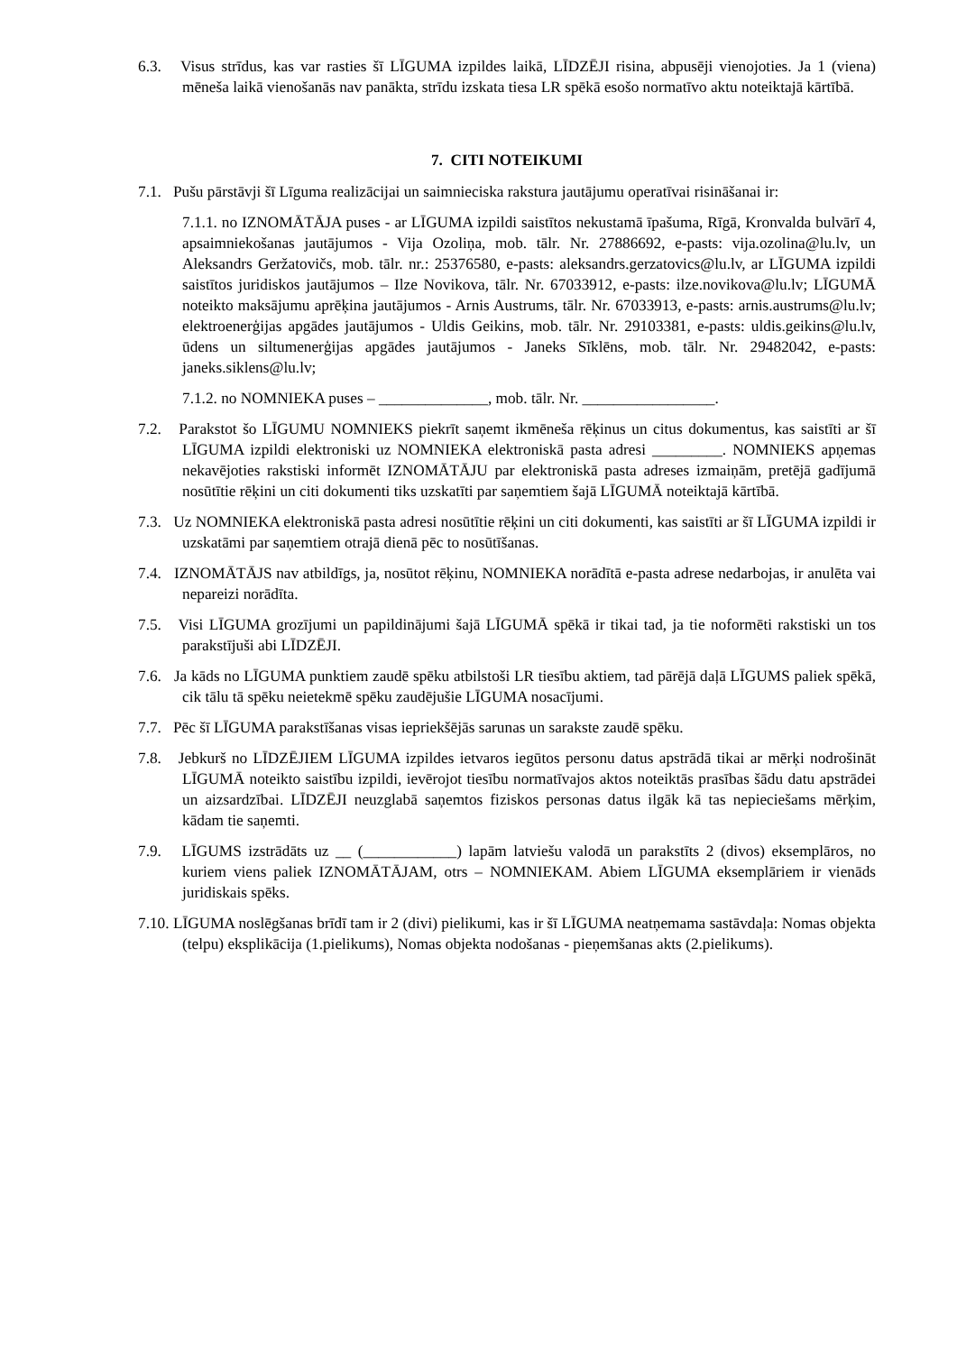6.3. Visus strīdus, kas var rasties šī LĪGUMA izpildes laikā, LĪDZĒJI risina, abpusēji vienojoties. Ja 1 (viena) mēneša laikā vienošanās nav panākta, strīdu izskata tiesa LR spēkā esošo normatīvo aktu noteiktajā kārtībā.
7. CITI NOTEIKUMI
7.1. Pušu pārstāvji šī Līguma realizācijai un saimnieciska rakstura jautājumu operatīvai risināšanai ir:
7.1.1. no IZNOMĀTĀJA puses - ar LĪGUMA izpildi saistītos nekustamā īpašuma, Rīgā, Kronvalda bulvārī 4, apsaimniekošanas jautājumos - Vija Ozoliņa, mob. tālr. Nr. 27886692, e-pasts: vija.ozolina@lu.lv, un Aleksandrs Geržatovičs, mob. tālr. nr.: 25376580, e-pasts: aleksandrs.gerzatovics@lu.lv, ar LĪGUMA izpildi saistītos juridiskos jautājumos – Ilze Novikova, tālr. Nr. 67033912, e-pasts: ilze.novikova@lu.lv; LĪGUMĀ noteikto maksājumu aprēķina jautājumos - Arnis Austrums, tālr. Nr. 67033913, e-pasts: arnis.austrums@lu.lv; elektroenerģijas apgādes jautājumos - Uldis Geikins, mob. tālr. Nr. 29103381, e-pasts: uldis.geikins@lu.lv, ūdens un siltumenerģijas apgādes jautājumos - Janeks Sīklēns, mob. tālr. Nr. 29482042, e-pasts: janeks.siklens@lu.lv;
7.1.2. no NOMNIEKA puses – ______________, mob. tālr. Nr. _________________.
7.2. Parakstot šo LĪGUMU NOMNIEKS piekrīt saņemt ikmēneša rēķinus un citus dokumentus, kas saistīti ar šī LĪGUMA izpildi elektroniski uz NOMNIEKA elektroniskā pasta adresi _________. NOMNIEKS apņemas nekavējoties rakstiski informēt IZNOMĀTĀJU par elektroniskā pasta adreses izmaiņām, pretējā gadījumā nosūtītie rēķini un citi dokumenti tiks uzskatīti par saņemtiem šajā LĪGUMĀ noteiktajā kārtībā.
7.3. Uz NOMNIEKA elektroniskā pasta adresi nosūtītie rēķini un citi dokumenti, kas saistīti ar šī LĪGUMA izpildi ir uzskatāmi par saņemtiem otrajā dienā pēc to nosūtīšanas.
7.4. IZNOMĀTĀJS nav atbildīgs, ja, nosūtot rēķinu, NOMNIEKA norādītā e-pasta adrese nedarbojas, ir anulēta vai nepareizi norādīta.
7.5. Visi LĪGUMA grozījumi un papildinājumi šajā LĪGUMĀ spēkā ir tikai tad, ja tie noformēti rakstiski un tos parakstījuši abi LĪDZĒJI.
7.6. Ja kāds no LĪGUMA punktiem zaudē spēku atbilstoši LR tiesību aktiem, tad pārējā daļā LĪGUMS paliek spēkā, cik tālu tā spēku neietekmē spēku zaudējušie LĪGUMA nosacījumi.
7.7. Pēc šī LĪGUMA parakstīšanas visas iepriekšējās sarunas un sarakste zaudē spēku.
7.8. Jebkurš no LĪDZĒJIEM LĪGUMA izpildes ietvaros iegūtos personu datus apstrādā tikai ar mērķi nodrošināt LĪGUMĀ noteikto saistību izpildi, ievērojot tiesību normatīvajos aktos noteiktās prasības šādu datu apstrādei un aizsardzībai. LĪDZĒJI neuzglabā saņemtos fiziskos personas datus ilgāk kā tas nepieciešams mērķim, kādam tie saņemti.
7.9. LĪGUMS izstrādāts uz __ (____________) lapām latviešu valodā un parakstīts 2 (divos) eksemplāros, no kuriem viens paliek IZNOMĀTĀJAM, otrs – NOMNIEKAM. Abiem LĪGUMA eksemplāriem ir vienāds juridiskais spēks.
7.10. LĪGUMA noslēgšanas brīdī tam ir 2 (divi) pielikumi, kas ir šī LĪGUMA neatņemama sastāvdaļa: Nomas objekta (telpu) eksplikācija (1.pielikums), Nomas objekta nodošanas - pieņemšanas akts (2.pielikums).